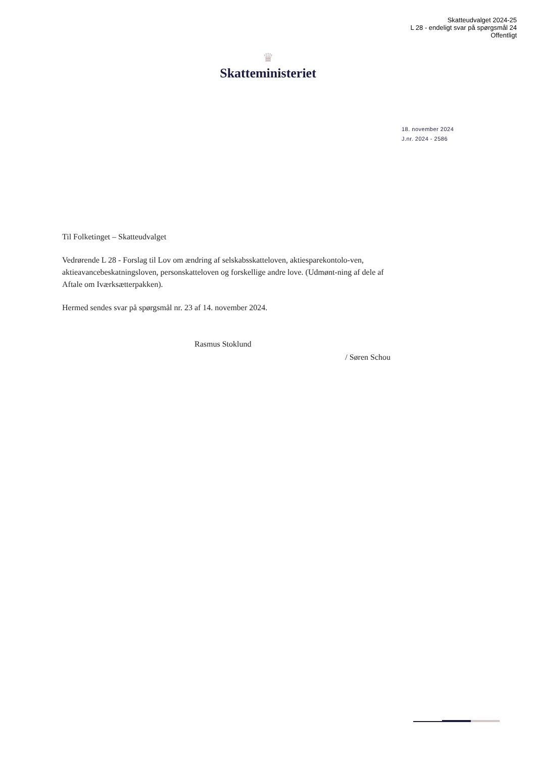Skatteudvalget 2024-25
L 28 - endeligt svar på spørgsmål 24
Offentligt
♛
Skatteministeriet
18. november 2024
J.nr. 2024 - 2586
Til Folketinget – Skatteudvalget
Vedrørende L 28 - Forslag til Lov om ændring af selskabsskatteloven, aktiesparekontolo-ven, aktieavancebeskatningsloven, personskatteloven og forskellige andre love. (Udmønt-ning af dele af Aftale om Iværksætterpakken).
Hermed sendes svar på spørgsmål nr. 23 af 14. november 2024.
Rasmus Stoklund
/ Søren Schou